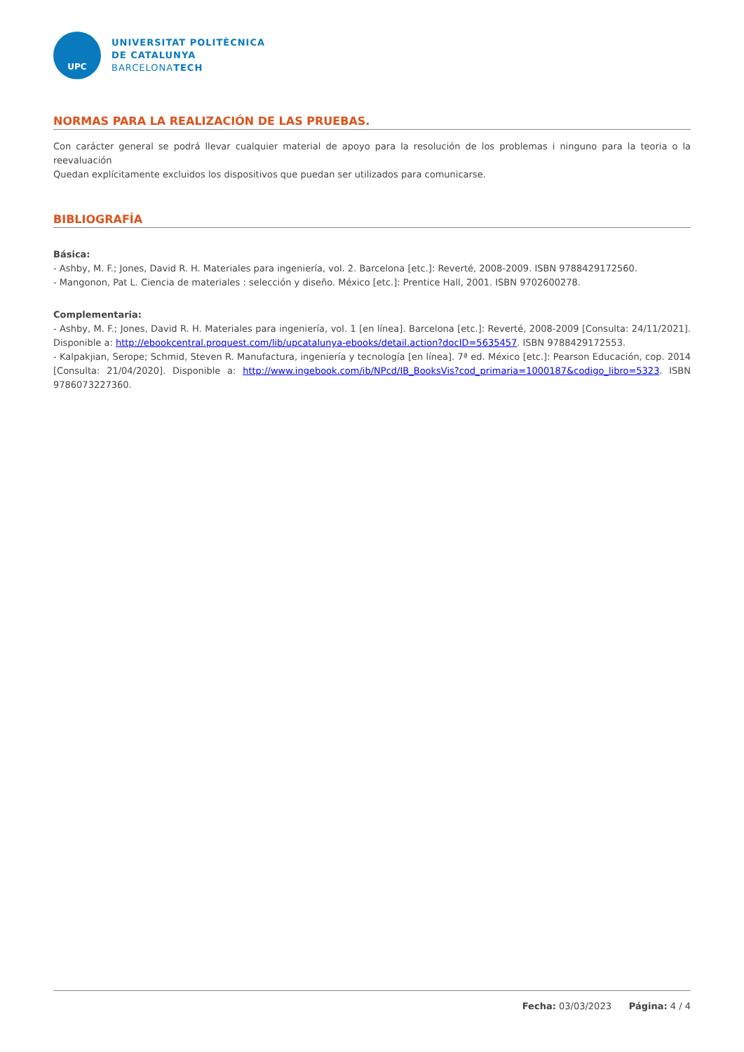UPC
UNIVERSITAT POLITÈCNICA
DE CATALUNYA
BARCELONATECH
NORMAS PARA LA REALIZACIÓN DE LAS PRUEBAS.
Con carácter general se podrá llevar cualquier material de apoyo para la resolución de los problemas i ninguno para la teoria o la reevaluación
Quedan explícitamente excluidos los dispositivos que puedan ser utilizados para comunicarse.
BIBLIOGRAFÍA
Básica:
- Ashby, M. F.; Jones, David R. H. Materiales para ingeniería, vol. 2. Barcelona [etc.]: Reverté, 2008-2009. ISBN 9788429172560.
- Mangonon, Pat L. Ciencia de materiales : selección y diseño. México [etc.]: Prentice Hall, 2001. ISBN 9702600278.
Complementaria:
- Ashby, M. F.; Jones, David R. H. Materiales para ingeniería, vol. 1 [en línea]. Barcelona [etc.]: Reverté, 2008-2009 [Consulta: 24/11/2021]. Disponible a: http://ebookcentral.proquest.com/lib/upcatalunya-ebooks/detail.action?docID=5635457. ISBN 9788429172553.
- Kalpakjian, Serope; Schmid, Steven R. Manufactura, ingeniería y tecnología [en línea]. 7ª ed. México [etc.]: Pearson Educación, cop. 2014 [Consulta: 21/04/2020]. Disponible a: http://www.ingebook.com/ib/NPcd/IB_BooksVis?cod_primaria=1000187&codigo_libro=5323. ISBN 9786073227360.
Fecha: 03/03/2023 Página: 4 / 4